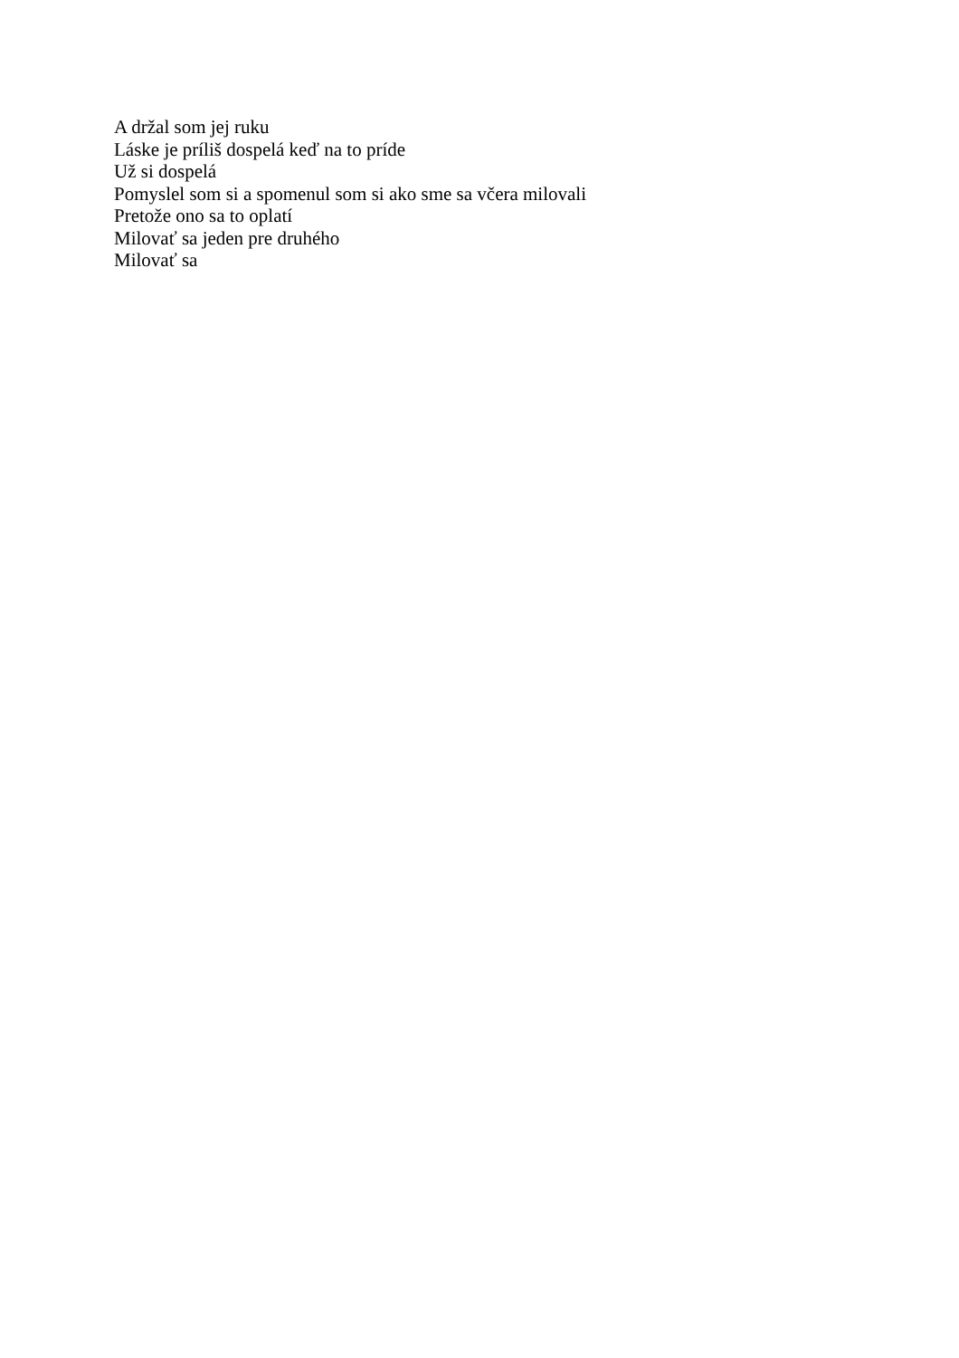A držal som jej ruku
Láske je príliš dospelá keď na to príde
Už si dospelá
Pomyslel som si a spomenul som si ako sme sa včera milovali
Pretože ono sa to oplatí
Milovať sa jeden pre druhého
Milovať sa